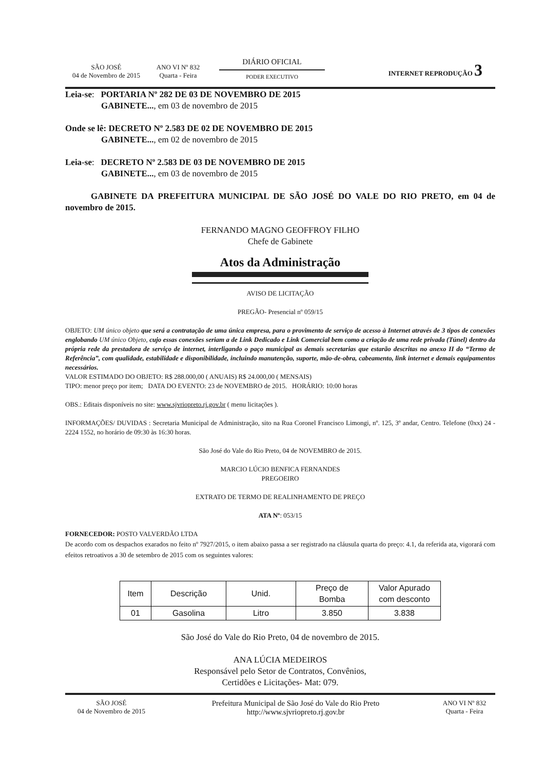SÃO JOSÉ
04 de Novembro de 2015
ANO VI Nº 832
Quarta - Feira
DIÁRIO OFICIAL
PODER EXECUTIVO
INTERNET REPRODUÇÃO 3
Leia-se: PORTARIA Nº 282 DE 03 DE NOVEMBRO DE 2015
GABINETE..., em 03 de novembro de 2015
Onde se lê: DECRETO Nº 2.583 DE 02 DE NOVEMBRO DE 2015
GABINETE..., em 02 de novembro de 2015
Leia-se: DECRETO Nº 2.583 DE 03 DE NOVEMBRO DE 2015
GABINETE..., em 03 de novembro de 2015
GABINETE DA PREFEITURA MUNICIPAL DE SÃO JOSÉ DO VALE DO RIO PRETO, em 04 de novembro de 2015.
FERNANDO MAGNO GEOFFROY FILHO
Chefe de Gabinete
Atos da Administração
AVISO DE LICITAÇÃO
PREGÃO- Presencial nº 059/15
OBJETO: UM único objeto que será a contratação de uma única empresa, para o provimento de serviço de acesso à Internet através de 3 tipos de conexões englobando UM único Objeto, cujo essas conexões seriam a de Link Dedicado e Link Comercial bem como a criação de uma rede privada (Túnel) dentro da própria rede da prestadora de serviço de internet, interligando o paço municipal as demais secretarias que estarão descritas no anexo II do “Termo de Referência”, com qualidade, estabilidade e disponibilidade, incluindo manutenção, suporte, mão-de-obra, cabeamento, link internet e demais equipamentos necessários.
VALOR ESTIMADO DO OBJETO: R$ 288.000,00 ( ANUAIS) R$ 24.000,00 ( MENSAIS)
TIPO: menor preço por item; DATA DO EVENTO: 23 de NOVEMBRO de 2015. HORÁRIO: 10:00 horas
OBS.: Editais disponíveis no site: www.sjvriopreto.rj.gov.br ( menu licitações ).
INFORMAÇÕES/ DUVIDAS : Secretaria Municipal de Administração, sito na Rua Coronel Francisco Limongi, nº. 125, 3º andar, Centro. Telefone (0xx) 24 - 2224 1552, no horário de 09:30 às 16:30 horas.
São José do Vale do Rio Preto, 04 de NOVEMBRO de 2015.
MARCIO LÚCIO BENFICA FERNANDES
PREGOEIRO
EXTRATO DE TERMO DE REALINHAMENTO DE PREÇO
ATA Nº: 053/15
FORNECEDOR: POSTO VALVERDÃO LTDA
De acordo com os despachos exarados no feito nº 7927/2015, o item abaixo passa a ser registrado na cláusula quarta do preço: 4.1, da referida ata, vigorará com efeitos retroativos a 30 de setembro de 2015 com os seguintes valores:
| Item | Descrição | Unid. | Preço de Bomba | Valor Apurado com desconto |
| --- | --- | --- | --- | --- |
| 01 | Gasolina | Litro | 3.850 | 3.838 |
São José do Vale do Rio Preto, 04 de novembro de 2015.
ANA LÚCIA MEDEIROS
Responsável pelo Setor de Contratos, Convênios,
Certidões e Licitações- Mat: 079.
SÃO JOSÉ
04 de Novembro de 2015
Prefeitura Municipal de São José do Vale do Rio Preto
http://www.sjvriopreto.rj.gov.br
ANO VI Nº 832
Quarta - Feira